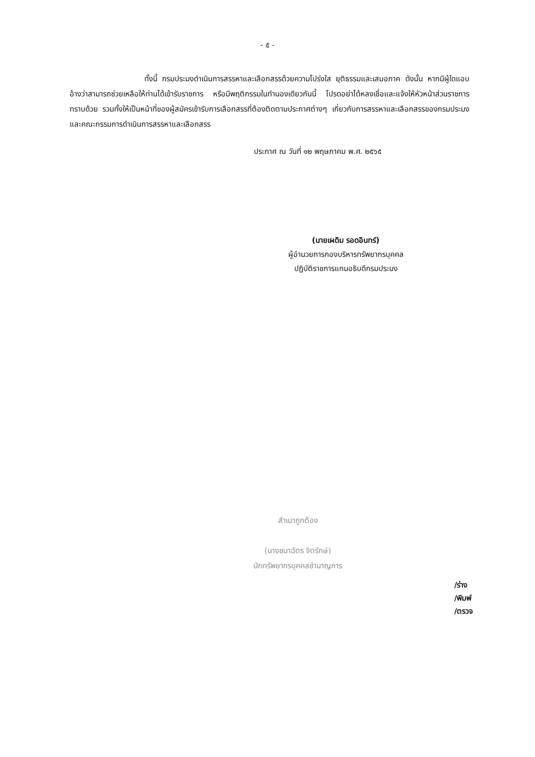- ๕ -
ทั้งนี้ กรมประมงดำเนินการสรรหาและเลือกสรรด้วยความโปร่งใส ยุติธรรมและเสมอภาค ดังนั้น หากมีผู้ใดแอบอ้างว่าสามารถช่วยเหลือให้ท่านได้เข้ารับราชการ หรือมีพฤติกรรมในทำนองเดียวกันนี้ โปรดอย่าได้หลงเชื่อและแจ้งให้หัวหน้าส่วนราชการทราบด้วย รวมทั้งให้เป็นหน้าที่ของผู้สมัครเข้ารับการเลือกสรรที่ต้องติดตามประกาศต่างๆ เกี่ยวกับการสรรหาและเลือกสรรของกรมประมงและคณะกรรมการดำเนินการสรรหาและเลือกสรร
ประกาศ ณ วันที่ ๑๒ พฤษภาคม พ.ศ. ๒๕๖๕
(นายเผดิม รอดอินทร์)
ผู้อำนวยการกองบริหารทรัพยากรบุคคล
ปฏิบัติราชการแทนอธิบดีกรมประมง
สำเนาถูกต้อง
(นางชนาฉัตร จิตรักษ์)
นักทรัพยากรบุคคลชำนาญการ
/ร่าง
/พิมพ์
/ตรวจ